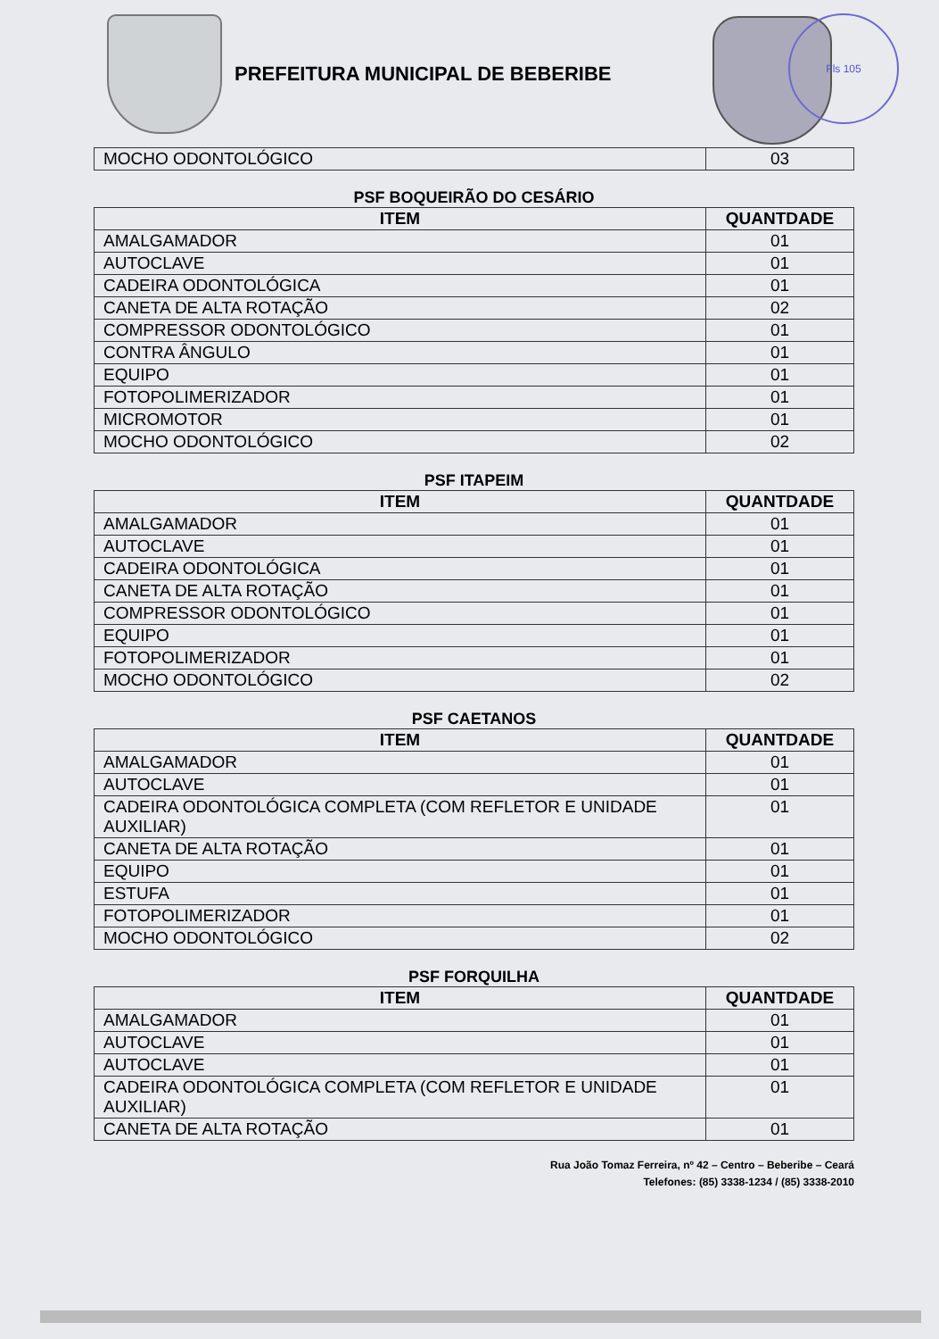PREFEITURA MUNICIPAL DE BEBERIBE
Fls 105
| MOCHO ODONTOLÓGICO | 03 |
PSF BOQUEIRÃO DO CESÁRIO
| ITEM | QUANTDADE |
| --- | --- |
| AMALGAMADOR | 01 |
| AUTOCLAVE | 01 |
| CADEIRA ODONTOLÓGICA | 01 |
| CANETA DE ALTA ROTAÇÃO | 02 |
| COMPRESSOR ODONTOLÓGICO | 01 |
| CONTRA ÂNGULO | 01 |
| EQUIPO | 01 |
| FOTOPOLIMERIZADOR | 01 |
| MICROMOTOR | 01 |
| MOCHO ODONTOLÓGICO | 02 |
PSF ITAPEIM
| ITEM | QUANTDADE |
| --- | --- |
| AMALGAMADOR | 01 |
| AUTOCLAVE | 01 |
| CADEIRA ODONTOLÓGICA | 01 |
| CANETA DE ALTA ROTAÇÃO | 01 |
| COMPRESSOR ODONTOLÓGICO | 01 |
| EQUIPO | 01 |
| FOTOPOLIMERIZADOR | 01 |
| MOCHO ODONTOLÓGICO | 02 |
PSF CAETANOS
| ITEM | QUANTDADE |
| --- | --- |
| AMALGAMADOR | 01 |
| AUTOCLAVE | 01 |
| CADEIRA ODONTOLÓGICA COMPLETA (COM REFLETOR E UNIDADE AUXILIAR) | 01 |
| CANETA DE ALTA ROTAÇÃO | 01 |
| EQUIPO | 01 |
| ESTUFA | 01 |
| FOTOPOLIMERIZADOR | 01 |
| MOCHO ODONTOLÓGICO | 02 |
PSF FORQUILHA
| ITEM | QUANTDADE |
| --- | --- |
| AMALGAMADOR | 01 |
| AUTOCLAVE | 01 |
| AUTOCLAVE | 01 |
| CADEIRA ODONTOLÓGICA COMPLETA (COM REFLETOR E UNIDADE AUXILIAR) | 01 |
| CANETA DE ALTA ROTAÇÃO | 01 |
Rua João Tomaz Ferreira, nº 42 – Centro – Beberibe – Ceará
Telefones: (85) 3338-1234 / (85) 3338-2010